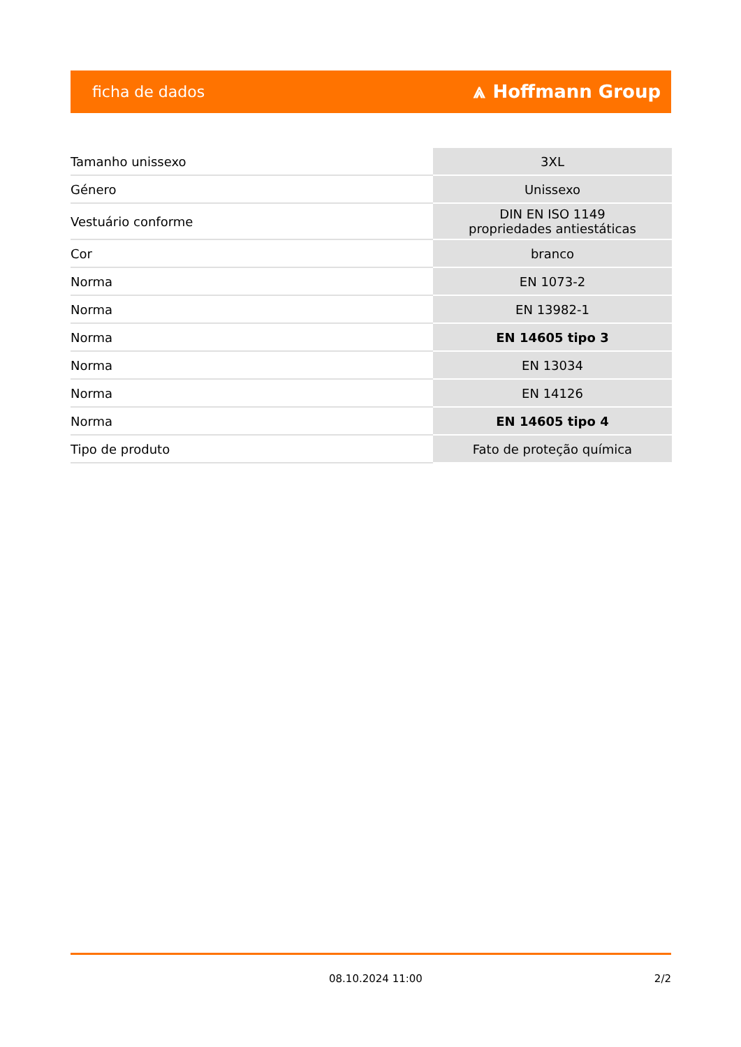ficha de dados ⩓ Hoffmann Group
| Tamanho unissexo | 3XL |
| Género | Unissexo |
| Vestuário conforme | DIN EN ISO 1149 propriedades antiestáticas |
| Cor | branco |
| Norma | EN 1073-2 |
| Norma | EN 13982-1 |
| Norma | EN 14605 tipo 3 |
| Norma | EN 13034 |
| Norma | EN 14126 |
| Norma | EN 14605 tipo 4 |
| Tipo de produto | Fato de proteção química |
08.10.2024 11:00 2/2